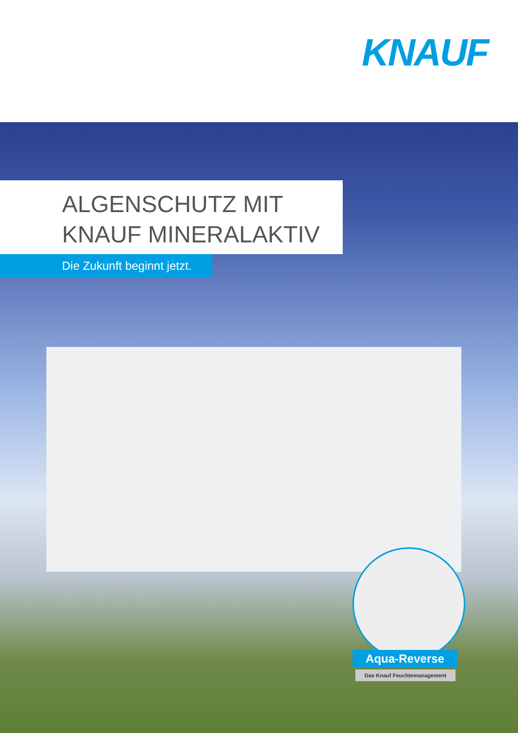KNAUF
ALGENSCHUTZ MIT
KNAUF MINERALAKTIV
Die Zukunft beginnt jetzt.
Aqua-Reverse
Das Knauf Feuchtemanagement